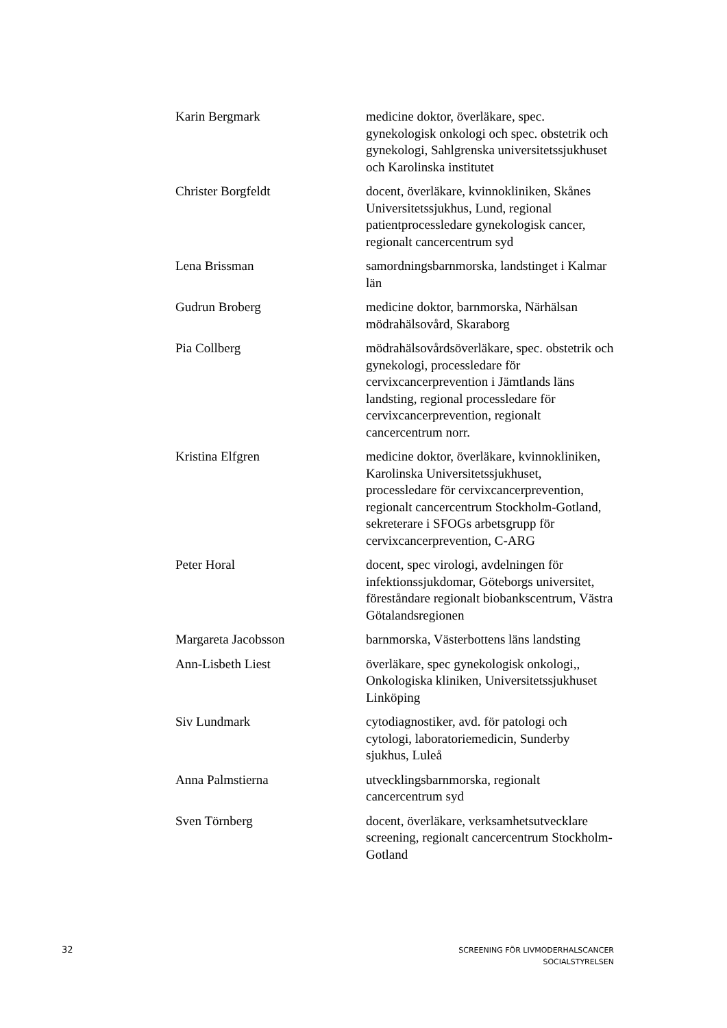| Karin Bergmark | medicine doktor, överläkare, spec. gynekologisk onkologi och spec. obstetrik och gynekologi, Sahlgrenska universitetssjukhuset och Karolinska institutet |
| Christer Borgfeldt | docent, överläkare, kvinnokliniken, Skånes Universitetssjukhus, Lund, regional patientprocessledare gynekologisk cancer, regionalt cancercentrum syd |
| Lena Brissman | samordningsbarnmorska, landstinget i Kalmar län |
| Gudrun Broberg | medicine doktor, barnmorska, Närhälsan mödrahälsovård, Skaraborg |
| Pia Collberg | mödrahälsovårdsöverläkare, spec. obstetrik och gynekologi, processledare för cervixcancerprevention i Jämtlands läns landsting, regional processledare för cervixcancerprevention, regionalt cancercentrum norr. |
| Kristina Elfgren | medicine doktor, överläkare, kvinnokliniken, Karolinska Universitetssjukhuset, processledare för cervixcancerprevention, regionalt cancercentrum Stockholm-Gotland, sekreterare i SFOGs arbetsgrupp för cervixcancerprevention, C-ARG |
| Peter Horal | docent, spec virologi, avdelningen för infektionssjukdomar, Göteborgs universitet, föreståndare regionalt biobankscentrum, Västra Götalandsregionen |
| Margareta Jacobsson | barnmorska, Västerbottens läns landsting |
| Ann-Lisbeth Liest | överläkare, spec gynekologisk onkologi,, Onkologiska kliniken, Universitetssjukhuset Linköping |
| Siv Lundmark | cytodiagnostiker, avd. för patologi och cytologi, laboratoriemedicin, Sunderby sjukhus, Luleå |
| Anna Palmstierna | utvecklingsbarnmorska, regionalt cancercentrum syd |
| Sven Törnberg | docent, överläkare, verksamhetsutvecklare screening, regionalt cancercentrum Stockholm-Gotland |
32 SCREENING FÖR LIVMODERHALSCANCER
SOCIALSTYRELSEN